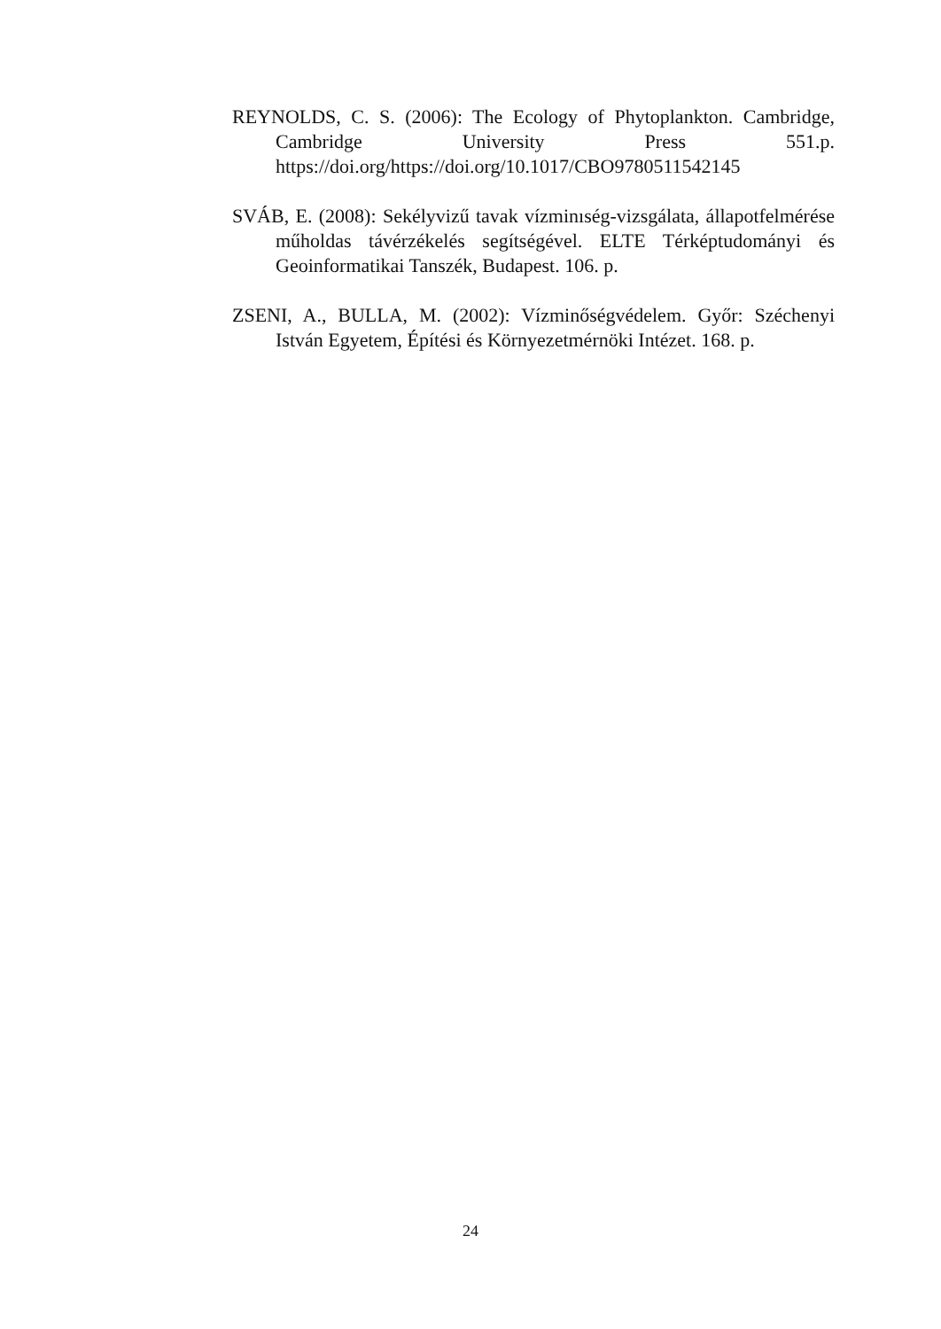REYNOLDS, C. S. (2006): The Ecology of Phytoplankton. Cambridge, Cambridge University Press 551.p. https://doi.org/https://doi.org/10.1017/CBO9780511542145
SVÁB, E. (2008): Sekélyvizű tavak vízminıség-vizsgálata, állapotfelmérése műholdas távérzékelés segítségével. ELTE Térképtudományi és Geoinformatikai Tanszék, Budapest. 106. p.
ZSENI, A., BULLA, M. (2002): Vízminőségvédelem. Győr: Széchenyi István Egyetem, Építési és Környezetmérnöki Intézet. 168. p.
24